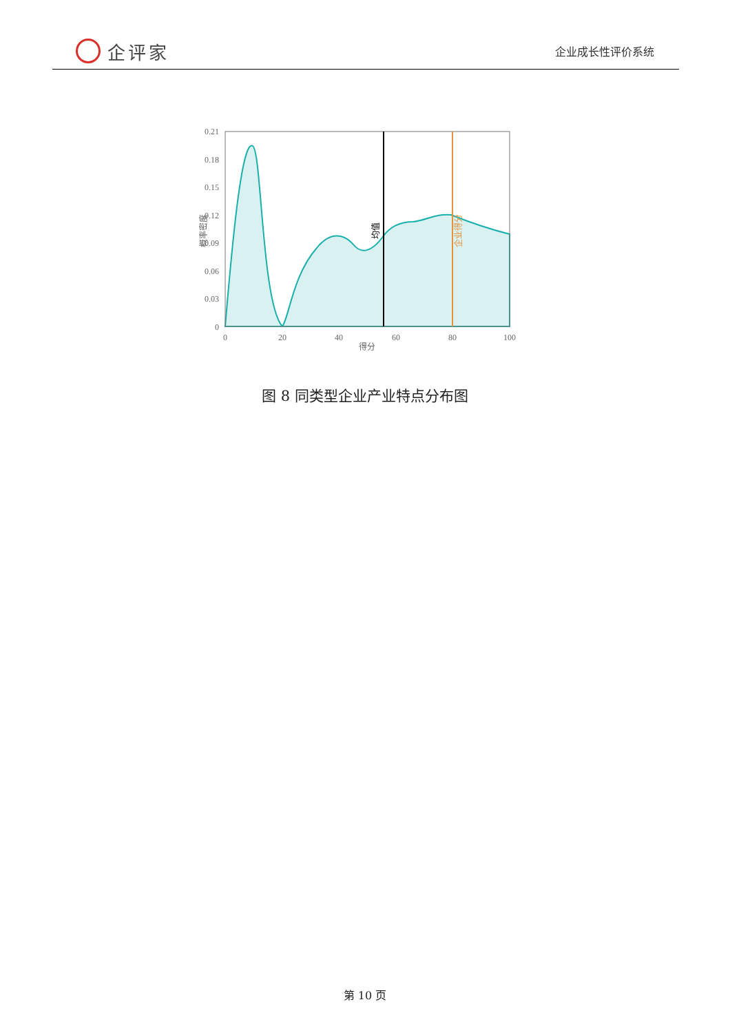企评家
企业成长性评价系统
0.21
0.18
0.15
0.12
0.09
0.06
0.03
0
0
20
40
60
80
100
得分
概率密度
均值
企业得分
图 8 同类型企业产业特点分布图
第 10 页